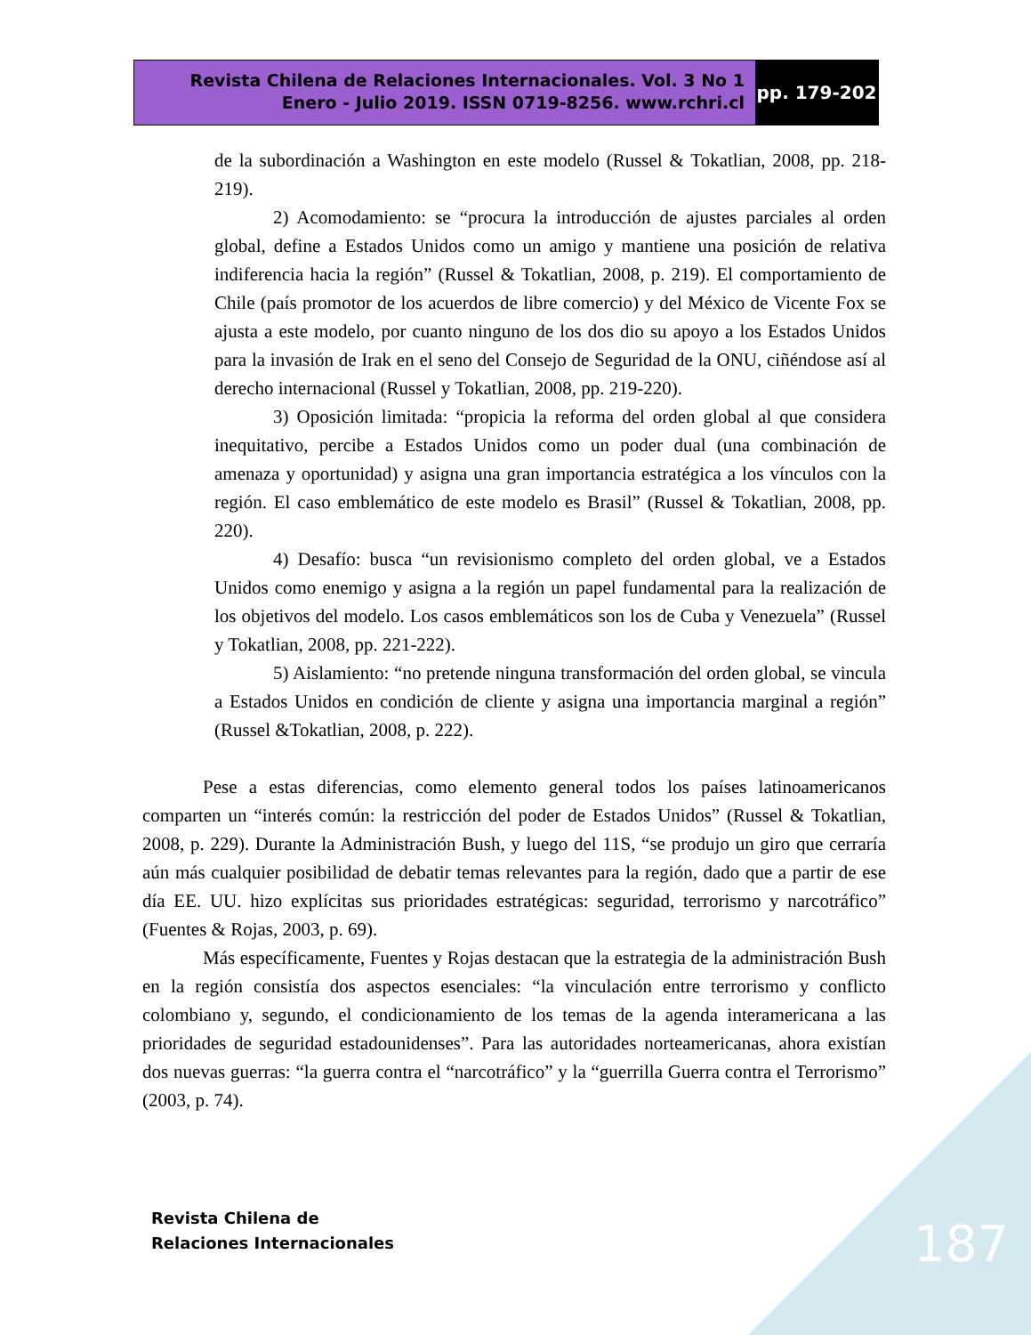Revista Chilena de Relaciones Internacionales. Vol. 3 No 1
Enero - Julio 2019. ISSN 0719-8256. www.rchri.cl
pp. 179-202
de la subordinación a Washington en este modelo (Russel & Tokatlian, 2008, pp. 218-219).
2) Acomodamiento: se “procura la introducción de ajustes parciales al orden global, define a Estados Unidos como un amigo y mantiene una posición de relativa indiferencia hacia la región” (Russel & Tokatlian, 2008, p. 219). El comportamiento de Chile (país promotor de los acuerdos de libre comercio) y del México de Vicente Fox se ajusta a este modelo, por cuanto ninguno de los dos dio su apoyo a los Estados Unidos para la invasión de Irak en el seno del Consejo de Seguridad de la ONU, ciñéndose así al derecho internacional (Russel y Tokatlian, 2008, pp. 219-220).
3) Oposición limitada: “propicia la reforma del orden global al que considera inequitativo, percibe a Estados Unidos como un poder dual (una combinación de amenaza y oportunidad) y asigna una gran importancia estratégica a los vínculos con la región. El caso emblemático de este modelo es Brasil” (Russel & Tokatlian, 2008, pp. 220).
4) Desafío: busca “un revisionismo completo del orden global, ve a Estados Unidos como enemigo y asigna a la región un papel fundamental para la realización de los objetivos del modelo. Los casos emblemáticos son los de Cuba y Venezuela” (Russel y Tokatlian, 2008, pp. 221-222).
5) Aislamiento: “no pretende ninguna transformación del orden global, se vincula a Estados Unidos en condición de cliente y asigna una importancia marginal a región” (Russel &Tokatlian, 2008, p. 222).
Pese a estas diferencias, como elemento general todos los países latinoamericanos comparten un “interés común: la restricción del poder de Estados Unidos” (Russel & Tokatlian, 2008, p. 229). Durante la Administración Bush, y luego del 11S, “se produjo un giro que cerraría aún más cualquier posibilidad de debatir temas relevantes para la región, dado que a partir de ese día EE. UU. hizo explícitas sus prioridades estratégicas: seguridad, terrorismo y narcotráfico” (Fuentes & Rojas, 2003, p. 69).
Más específicamente, Fuentes y Rojas destacan que la estrategia de la administración Bush en la región consistía dos aspectos esenciales: “la vinculación entre terrorismo y conflicto colombiano y, segundo, el condicionamiento de los temas de la agenda interamericana a las prioridades de seguridad estadounidenses”. Para las autoridades norteamericanas, ahora existían dos nuevas guerras: “la guerra contra el “narcotráfico” y la “guerrilla Guerra contra el Terrorismo” (2003, p. 74).
Revista Chilena de
Relaciones Internacionales
187